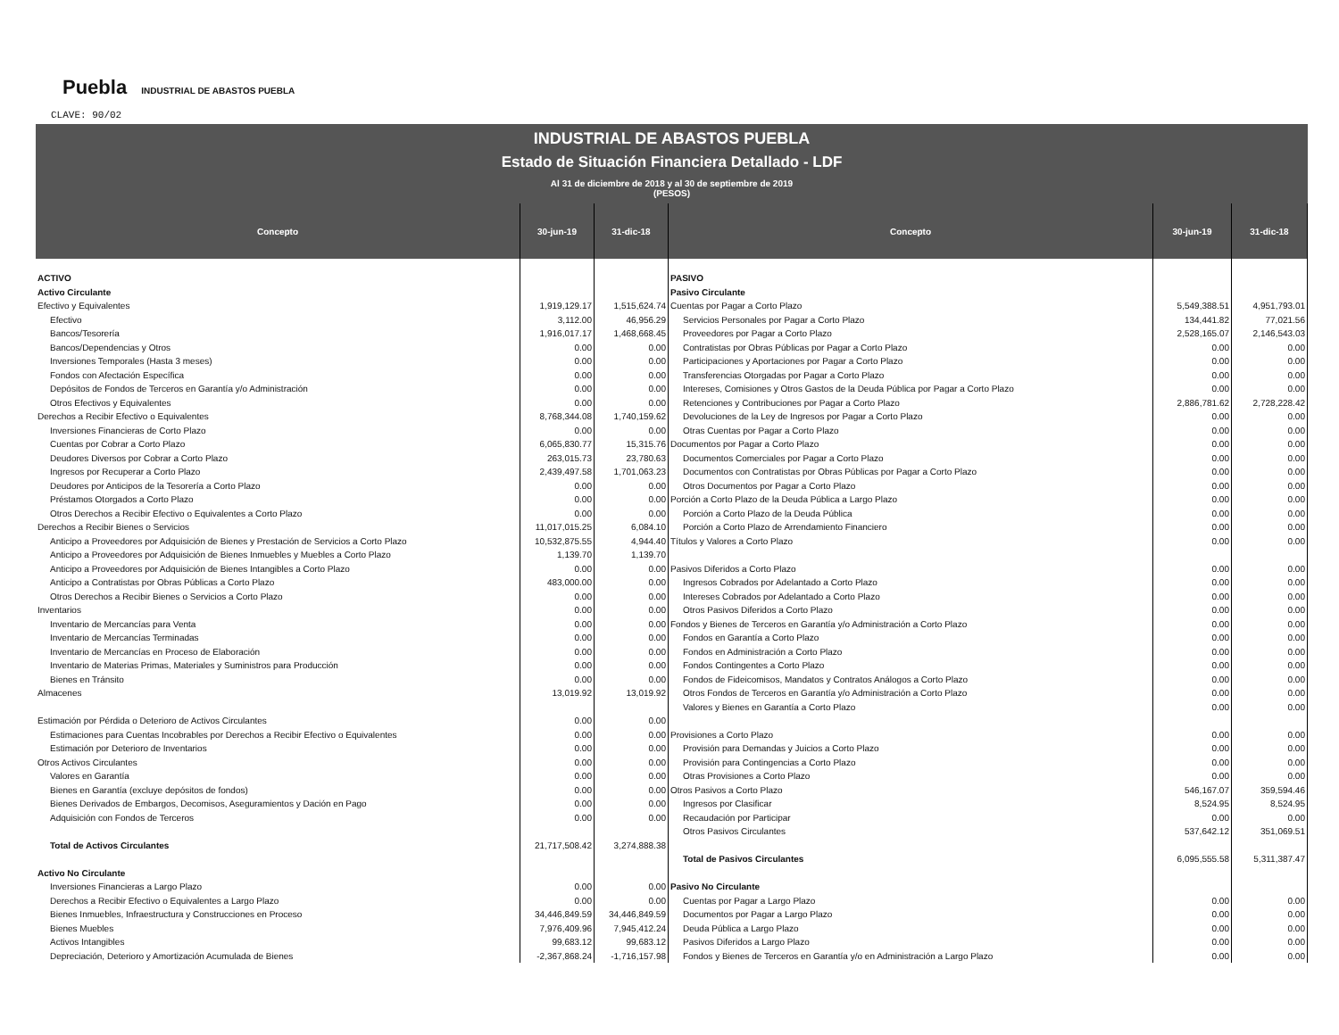Puebla INDUSTRIAL DE ABASTOS PUEBLA
CLAVE: 90/02
INDUSTRIAL DE ABASTOS PUEBLA
Estado de Situación Financiera Detallado - LDF
Al 31 de diciembre de 2018 y al 30 de septiembre de 2019
(PESOS)
| Concepto | 30-jun-19 | 31-dic-18 | Concepto | 30-jun-19 | 31-dic-18 |
| --- | --- | --- | --- | --- | --- |
| ACTIVO | | | PASIVO | | |
| Activo Circulante | | | Pasivo Circulante | | |
| Efectivo y Equivalentes | 1,919,129.17 | 1,515,624.74 | Cuentas por Pagar a Corto Plazo | 5,549,388.51 | 4,951,793.01 |
| Efectivo | 3,112.00 | 46,956.29 | Servicios Personales por Pagar a Corto Plazo | 134,441.82 | 77,021.56 |
| Bancos/Tesorería | 1,916,017.17 | 1,468,668.45 | Proveedores por Pagar a Corto Plazo | 2,528,165.07 | 2,146,543.03 |
| Bancos/Dependencias y Otros | 0.00 | 0.00 | Contratistas por Obras Públicas por Pagar a Corto Plazo | 0.00 | 0.00 |
| Inversiones Temporales (Hasta 3 meses) | 0.00 | 0.00 | Participaciones y Aportaciones por Pagar a Corto Plazo | 0.00 | 0.00 |
| Fondos con Afectación Específica | 0.00 | 0.00 | Transferencias Otorgadas por Pagar a Corto Plazo | 0.00 | 0.00 |
| Depósitos de Fondos de Terceros en Garantía y/o Administración | 0.00 | 0.00 | Intereses, Comisiones y Otros Gastos de la Deuda Pública por Pagar a Corto Plazo | 0.00 | 0.00 |
| Otros Efectivos y Equivalentes | 0.00 | 0.00 | Retenciones y Contribuciones por Pagar a Corto Plazo | 2,886,781.62 | 2,728,228.42 |
| Derechos a Recibir Efectivo o Equivalentes | 8,768,344.08 | 1,740,159.62 | Devoluciones de la Ley de Ingresos por Pagar a Corto Plazo | 0.00 | 0.00 |
| Inversiones Financieras de Corto Plazo | 0.00 | 0.00 | Otras Cuentas por Pagar a Corto Plazo | 0.00 | 0.00 |
| Cuentas por Cobrar a Corto Plazo | 6,065,830.77 | 15,315.76 | Documentos por Pagar a Corto Plazo | 0.00 | 0.00 |
| Deudores Diversos por Cobrar a Corto Plazo | 263,015.73 | 23,780.63 | Documentos Comerciales por Pagar a Corto Plazo | 0.00 | 0.00 |
| Ingresos por Recuperar a Corto Plazo | 2,439,497.58 | 1,701,063.23 | Documentos con Contratistas por Obras Públicas por Pagar a Corto Plazo | 0.00 | 0.00 |
| Deudores por Anticipos de la Tesorería a Corto Plazo | 0.00 | 0.00 | Otros Documentos por Pagar a Corto Plazo | 0.00 | 0.00 |
| Préstamos Otorgados a Corto Plazo | 0.00 | 0.00 | Porción a Corto Plazo de la Deuda Pública a Largo Plazo | 0.00 | 0.00 |
| Otros Derechos a Recibir Efectivo o Equivalentes a Corto Plazo | 0.00 | 0.00 | Porción a Corto Plazo de la Deuda Pública | 0.00 | 0.00 |
| Derechos a Recibir Bienes o Servicios | 11,017,015.25 | 6,084.10 | Porción a Corto Plazo de Arrendamiento Financiero | 0.00 | 0.00 |
| Anticipo a Proveedores por Adquisición de Bienes y Prestación de Servicios a Corto Plazo | 10,532,875.55 | 4,944.40 | Títulos y Valores a Corto Plazo | 0.00 | 0.00 |
| Anticipo a Proveedores por Adquisición de Bienes Inmuebles y Muebles a Corto Plazo | 1,139.70 | 1,139.70 | | | |
| Anticipo a Proveedores por Adquisición de Bienes Intangibles a Corto Plazo | 0.00 | 0.00 | Pasivos Diferidos a Corto Plazo | 0.00 | 0.00 |
| Anticipo a Contratistas por Obras Públicas a Corto Plazo | 483,000.00 | 0.00 | Ingresos Cobrados por Adelantado a Corto Plazo | 0.00 | 0.00 |
| Otros Derechos a Recibir Bienes o Servicios a Corto Plazo | 0.00 | 0.00 | Intereses Cobrados por Adelantado a Corto Plazo | 0.00 | 0.00 |
| Inventarios | 0.00 | 0.00 | Otros Pasivos Diferidos a Corto Plazo | 0.00 | 0.00 |
| Inventario de Mercancías para Venta | 0.00 | 0.00 | Fondos y Bienes de Terceros en Garantía y/o Administración a Corto Plazo | 0.00 | 0.00 |
| Inventario de Mercancías Terminadas | 0.00 | 0.00 | Fondos en Garantía a Corto Plazo | 0.00 | 0.00 |
| Inventario de Mercancías en Proceso de Elaboración | 0.00 | 0.00 | Fondos en Administración a Corto Plazo | 0.00 | 0.00 |
| Inventario de Materias Primas, Materiales y Suministros para Producción | 0.00 | 0.00 | Fondos Contingentes a Corto Plazo | 0.00 | 0.00 |
| Bienes en Tránsito | 0.00 | 0.00 | Fondos de Fideicomisos, Mandatos y Contratos Análogos a Corto Plazo | 0.00 | 0.00 |
| Almacenes | 13,019.92 | 13,019.92 | Otros Fondos de Terceros en Garantía y/o Administración a Corto Plazo | 0.00 | 0.00 |
| | | | Valores y Bienes en Garantía a Corto Plazo | 0.00 | 0.00 |
| Estimación por Pérdida o Deterioro de Activos Circulantes | 0.00 | 0.00 | | | |
| Estimaciones para Cuentas Incobrables por Derechos a Recibir Efectivo o Equivalentes | 0.00 | 0.00 | Provisiones a Corto Plazo | 0.00 | 0.00 |
| Estimación por Deterioro de Inventarios | 0.00 | 0.00 | Provisión para Demandas y Juicios a Corto Plazo | 0.00 | 0.00 |
| Otros Activos Circulantes | 0.00 | 0.00 | Provisión para Contingencias a Corto Plazo | 0.00 | 0.00 |
| Valores en Garantía | 0.00 | 0.00 | Otras Provisiones a Corto Plazo | 0.00 | 0.00 |
| Bienes en Garantía (excluye depósitos de fondos) | 0.00 | 0.00 | Otros Pasivos a Corto Plazo | 546,167.07 | 359,594.46 |
| Bienes Derivados de Embargos, Decomisos, Aseguramientos y Dación en Pago | 0.00 | 0.00 | Ingresos por Clasificar | 8,524.95 | 8,524.95 |
| Adquisición con Fondos de Terceros | 0.00 | 0.00 | Recaudación por Participar | 0.00 | 0.00 |
| | | | Otros Pasivos Circulantes | 537,642.12 | 351,069.51 |
| Total de Activos Circulantes | 21,717,508.42 | 3,274,888.38 | | | |
| | | | Total de Pasivos Circulantes | 6,095,555.58 | 5,311,387.47 |
| Activo No Circulante | | | | | |
| Inversiones Financieras a Largo Plazo | 0.00 | 0.00 | Pasivo No Circulante | | |
| Derechos a Recibir Efectivo o Equivalentes a Largo Plazo | 0.00 | 0.00 | Cuentas por Pagar a Largo Plazo | 0.00 | 0.00 |
| Bienes Inmuebles, Infraestructura y Construcciones en Proceso | 34,446,849.59 | 34,446,849.59 | Documentos por Pagar a Largo Plazo | 0.00 | 0.00 |
| Bienes Muebles | 7,976,409.96 | 7,945,412.24 | Deuda Pública a Largo Plazo | 0.00 | 0.00 |
| Activos Intangibles | 99,683.12 | 99,683.12 | Pasivos Diferidos a Largo Plazo | 0.00 | 0.00 |
| Depreciación, Deterioro y Amortización Acumulada de Bienes | -2,367,868.24 | -1,716,157.98 | Fondos y Bienes de Terceros en Garantía y/o en Administración a Largo Plazo | 0.00 | 0.00 |